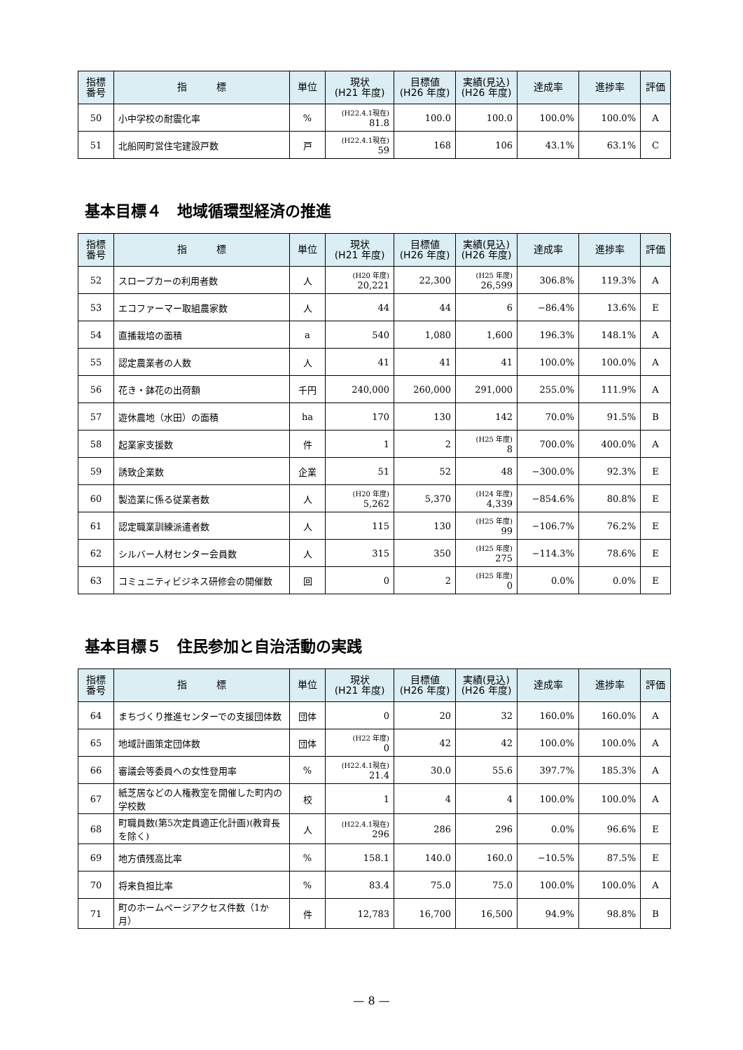| 指標 番号 | 指 標 | 単位 | 現状 (H21 年度) | 目標値 (H26 年度) | 実績(見込) (H26 年度) | 達成率 | 進捗率 | 評価 |
| --- | --- | --- | --- | --- | --- | --- | --- | --- |
| 50 | 小中学校の耐震化率 | % | (H22.4.1現在) 81.8 | 100.0 | 100.0 | 100.0% | 100.0% | A |
| 51 | 北船岡町営住宅建設戸数 | 戸 | (H22.4.1現在) 59 | 168 | 106 | 43.1% | 63.1% | C |
基本目標４　地域循環型経済の推進
| 指標 番号 | 指 標 | 単位 | 現状 (H21 年度) | 目標値 (H26 年度) | 実績(見込) (H26 年度) | 達成率 | 進捗率 | 評価 |
| --- | --- | --- | --- | --- | --- | --- | --- | --- |
| 52 | スロープカーの利用者数 | 人 | (H20 年度) 20,221 | 22,300 | (H25 年度) 26,599 | 306.8% | 119.3% | A |
| 53 | エコファーマー取組農家数 | 人 | 44 | 44 | 6 | −86.4% | 13.6% | E |
| 54 | 直播栽培の面積 | a | 540 | 1,080 | 1,600 | 196.3% | 148.1% | A |
| 55 | 認定農業者の人数 | 人 | 41 | 41 | 41 | 100.0% | 100.0% | A |
| 56 | 花き・鉢花の出荷額 | 千円 | 240,000 | 260,000 | 291,000 | 255.0% | 111.9% | A |
| 57 | 遊休農地（水田）の面積 | ha | 170 | 130 | 142 | 70.0% | 91.5% | B |
| 58 | 起業家支援数 | 件 | 1 | 2 | (H25 年度) 8 | 700.0% | 400.0% | A |
| 59 | 誘致企業数 | 企業 | 51 | 52 | 48 | −300.0% | 92.3% | E |
| 60 | 製造業に係る従業者数 | 人 | (H20 年度) 5,262 | 5,370 | (H24 年度) 4,339 | −854.6% | 80.8% | E |
| 61 | 認定職業訓練派遣者数 | 人 | 115 | 130 | (H25 年度) 99 | −106.7% | 76.2% | E |
| 62 | シルバー人材センター会員数 | 人 | 315 | 350 | (H25 年度) 275 | −114.3% | 78.6% | E |
| 63 | コミュニティビジネス研修会の開催数 | 回 | 0 | 2 | (H25 年度) 0 | 0.0% | 0.0% | E |
基本目標５　住民参加と自治活動の実践
| 指標 番号 | 指 標 | 単位 | 現状 (H21 年度) | 目標値 (H26 年度) | 実績(見込) (H26 年度) | 達成率 | 進捗率 | 評価 |
| --- | --- | --- | --- | --- | --- | --- | --- | --- |
| 64 | まちづくり推進センターでの支援団体数 | 団体 | 0 | 20 | 32 | 160.0% | 160.0% | A |
| 65 | 地域計画策定団体数 | 団体 | (H22 年度) 0 | 42 | 42 | 100.0% | 100.0% | A |
| 66 | 審議会等委員への女性登用率 | % | (H22.4.1現在) 21.4 | 30.0 | 55.6 | 397.7% | 185.3% | A |
| 67 | 紙芝居などの人権教室を開催した町内の学校数 | 校 | 1 | 4 | 4 | 100.0% | 100.0% | A |
| 68 | 町職員数(第5次定員適正化計画)(教育長を除く) | 人 | (H22.4.1現在) 296 | 286 | 296 | 0.0% | 96.6% | E |
| 69 | 地方債残高比率 | % | 158.1 | 140.0 | 160.0 | −10.5% | 87.5% | E |
| 70 | 将来負担比率 | % | 83.4 | 75.0 | 75.0 | 100.0% | 100.0% | A |
| 71 | 町のホームページアクセス件数（1か月） | 件 | 12,783 | 16,700 | 16,500 | 94.9% | 98.8% | B |
— 8 —